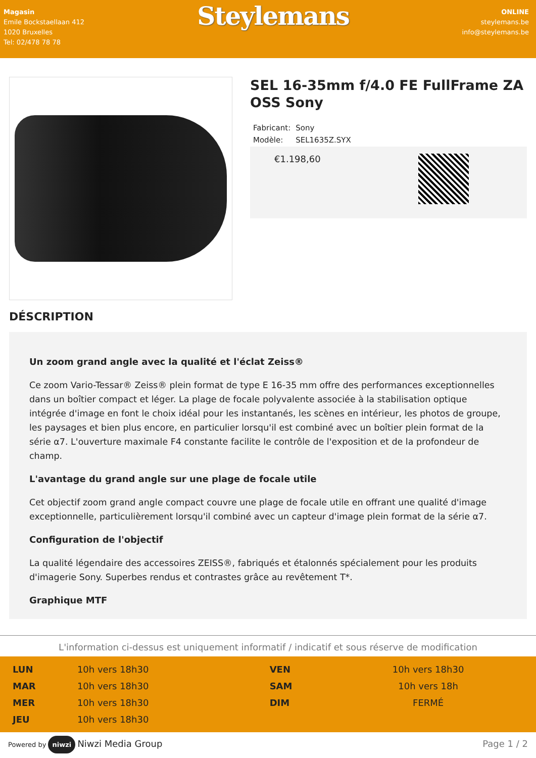Magasin
Emile Bockstaellaan 412
1020 Bruxelles
Tel: 02/478 78 78
Steylemans
ONLINE
steylemans.be
info@steylemans.be
SEL 16-35mm f/4.0 FE FullFrame ZA OSS Sony
| Fabricant: | Sony |
| Modèle: | SEL1635Z.SYX |
€1.198,60
DÉSCRIPTION
Un zoom grand angle avec la qualité et l'éclat Zeiss®
Ce zoom Vario-Tessar® Zeiss® plein format de type E 16-35 mm offre des performances exceptionnelles dans un boîtier compact et léger. La plage de focale polyvalente associée à la stabilisation optique intégrée d'image en font le choix idéal pour les instantanés, les scènes en intérieur, les photos de groupe, les paysages et bien plus encore, en particulier lorsqu'il est combiné avec un boîtier plein format de la série α7. L'ouverture maximale F4 constante facilite le contrôle de l'exposition et de la profondeur de champ.
L'avantage du grand angle sur une plage de focale utile
Cet objectif zoom grand angle compact couvre une plage de focale utile en offrant une qualité d'image exceptionnelle, particulièrement lorsqu'il combiné avec un capteur d'image plein format de la série α7.
Configuration de l'objectif
La qualité légendaire des accessoires ZEISS®, fabriqués et étalonnés spécialement pour les produits d'imagerie Sony. Superbes rendus et contrastes grâce au revêtement T*.
Graphique MTF
L'information ci-dessus est uniquement informatif / indicatif et sous réserve de modification
| LUN | 10h vers 18h30 | VEN | 10h vers 18h30 |
| MAR | 10h vers 18h30 | SAM | 10h vers 18h |
| MER | 10h vers 18h30 | DIM | FERMÉ |
| JEU | 10h vers 18h30 | | |
Powered by niwzi Niwzi Media Group
Page 1 / 2